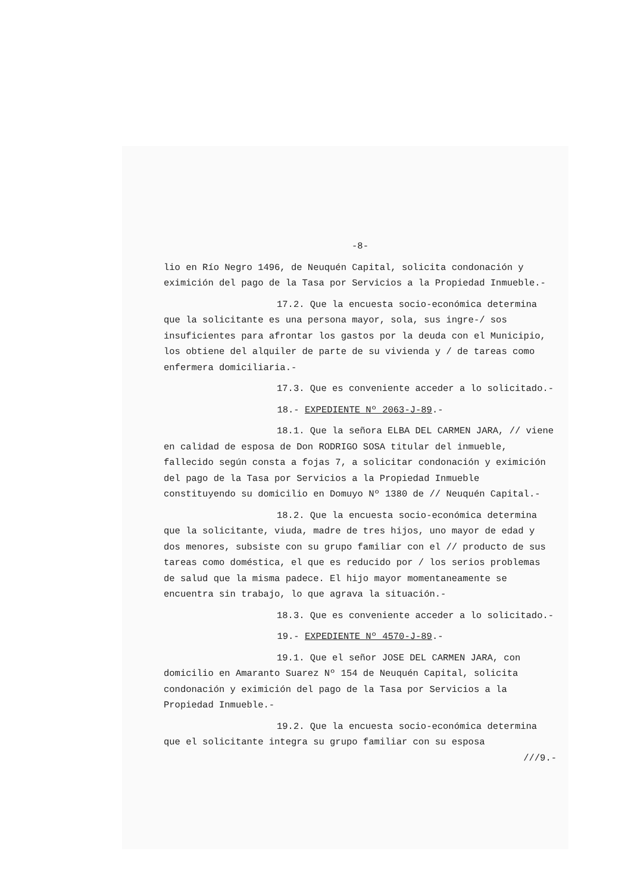-8-
lio en Río Negro 1496, de Neuquén Capital, solicita condonación y eximición del pago de la Tasa por Servicios a la Propiedad Inmueble.-
17.2. Que la encuesta socio-económica determina que la solicitante es una persona mayor, sola, sus ingre-/ sos insuficientes para afrontar los gastos por la deuda con el Municipio, los obtiene del alquiler de parte de su vivienda y / de tareas como enfermera domiciliaria.-
17.3. Que es conveniente acceder a lo solicitado.-
18.- EXPEDIENTE Nº 2063-J-89.-
18.1. Que la señora ELBA DEL CARMEN JARA, // viene en calidad de esposa de Don RODRIGO SOSA titular del inmueble, fallecido según consta a fojas 7, a solicitar condonación y eximición del pago de la Tasa por Servicios a la Propiedad Inmueble constituyendo su domicilio en Domuyo Nº 1380 de // Neuquén Capital.-
18.2. Que la encuesta socio-económica determina que la solicitante, viuda, madre de tres hijos, uno mayor de edad y dos menores, subsiste con su grupo familiar con el // producto de sus tareas como doméstica, el que es reducido por / los serios problemas de salud que la misma padece. El hijo mayor momentaneamente se encuentra sin trabajo, lo que agrava la situación.-
18.3. Que es conveniente acceder a lo solicitado.-
19.- EXPEDIENTE Nº 4570-J-89.-
19.1. Que el señor JOSE DEL CARMEN JARA, con domicilio en Amaranto Suarez Nº 154 de Neuquén Capital, solicita condonación y eximición del pago de la Tasa por Servicios a la Propiedad Inmueble.-
19.2. Que la encuesta socio-económica determina que el solicitante integra su grupo familiar con su esposa
///9.-